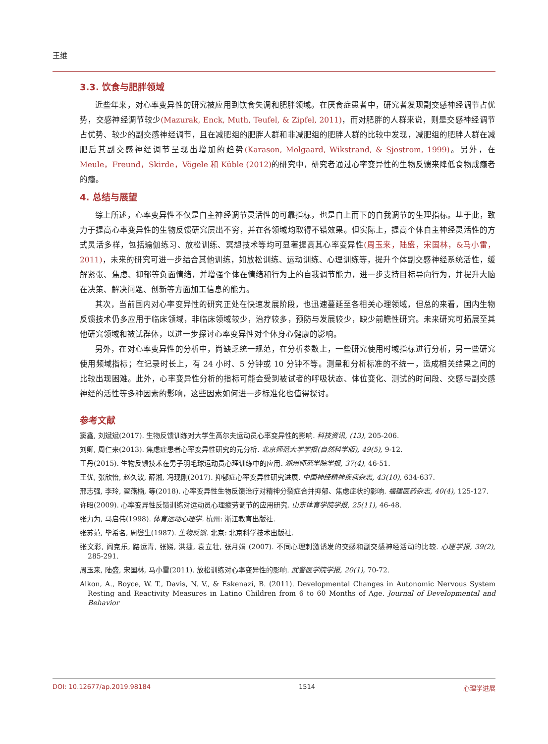王维
3.3. 饮食与肥胖领域
近些年来，对心率变异性的研究被应用到饮食失调和肥胖领域。在厌食症患者中，研究者发现副交感神经调节占优势，交感神经调节较少(Mazurak, Enck, Muth, Teufel, & Zipfel, 2011)，而对肥胖的人群来说，则是交感神经调节占优势、较少的副交感神经调节，且在减肥组的肥胖人群和非减肥组的肥胖人群的比较中发现，减肥组的肥胖人群在减肥后其副交感神经调节呈现出增加的趋势(Karason, Molgaard, Wikstrand, & Sjostrom, 1999)。另外，在 Meule，Freund，Skirde，Vögele 和 Küble (2012) 的研究中，研究者通过心率变异性的生物反馈来降低食物成瘾者的瘾。
4. 总结与展望
综上所述，心率变异性不仅是自主神经调节灵活性的可靠指标，也是自上而下的自我调节的生理指标。基于此，致力于提高心率变异性的生物反馈研究层出不穷，并在各领域均取得不错效果。但实际上，提高个体自主神经灵活性的方式灵活多样，包括瑜伽练习、放松训练、冥想技术等均可显著提高其心率变异性(周玉来，陆盛，宋国林，&马小雷，2011)，未来的研究可进一步结合其他训练，如放松训练、运动训练、心理训练等，提升个体副交感神经系统活性，缓解紧张、焦虑、抑郁等负面情绪，并增强个体在情绪和行为上的自我调节能力，进一步支持目标导向行为，并提升大脑在决策、解决问题、创新等方面加工信息的能力。
其次，当前国内对心率变异性的研究正处在快速发展阶段，也迅速蔓延至各相关心理领域，但总的来看，国内生物反馈技术仍多应用于临床领域，非临床领域较少，治疗较多，预防与发展较少，缺少前瞻性研究。未来研究可拓展至其他研究领域和被试群体，以进一步探讨心率变异性对个体身心健康的影响。
另外，在对心率变异性的分析中，尚缺乏统一规范，在分析参数上，一些研究使用时域指标进行分析，另一些研究使用频域指标；在记录时长上，有 24 小时、5 分钟或 10 分钟不等。测量和分析标准的不统一，造成相关结果之间的比较出现困难。此外，心率变异性分析的指标可能会受到被试者的呼吸状态、体位变化、测试的时间段、交感与副交感神经的活性等多种因素的影响，这些因素如何进一步标准化也值得探讨。
参考文献
窦鑫, 刘斌斌(2017). 生物反馈训练对大学生高尔夫运动员心率变异性的影响. 科技资讯, (13), 205-206.
刘卿, 周仁来(2013). 焦虑症患者心率变异性研究的元分析. 北京师范大学学报(自然科学版), 49(5), 9-12.
王丹(2015). 生物反馈技术在男子羽毛球运动员心理训练中的应用. 湖州师范学院学报, 37(4), 46-51.
王优, 张欣怡, 赵久波, 薛湘, 冯现刚(2017). 抑郁症心率变异性研究进展. 中国神经精神疾病杂志, 43(10), 634-637.
邢志强, 李玲, 翟燕楠, 等(2018). 心率变异性生物反馈治疗对精神分裂症合并抑郁、焦虑症状的影响. 福建医药杂志, 40(4), 125-127.
许昭(2009). 心率变异性反馈训练对运动员心理疲劳调节的应用研究. 山东体育学院学报, 25(11), 46-48.
张力为, 马启伟(1998). 体育运动心理学. 杭州: 浙江教育出版社.
张苏范, 毕希名, 周燮生(1987). 生物反馈. 北京: 北京科学技术出版社.
张文彩, 阎克乐, 路运青, 张娣, 洪捷, 袁立壮, 张月娟 (2007). 不同心理刺激诱发的交感和副交感神经活动的比较. 心理学报, 39(2), 285-291.
周玉来, 陆盛, 宋国林, 马小雷(2011). 放松训练对心率变异性的影响. 武警医学院学报, 20(1), 70-72.
Alkon, A., Boyce, W. T., Davis, N. V., & Eskenazi, B. (2011). Developmental Changes in Autonomic Nervous System Resting and Reactivity Measures in Latino Children from 6 to 60 Months of Age. Journal of Developmental and Behavior
DOI: 10.12677/ap.2019.98184 1514 心理学进展